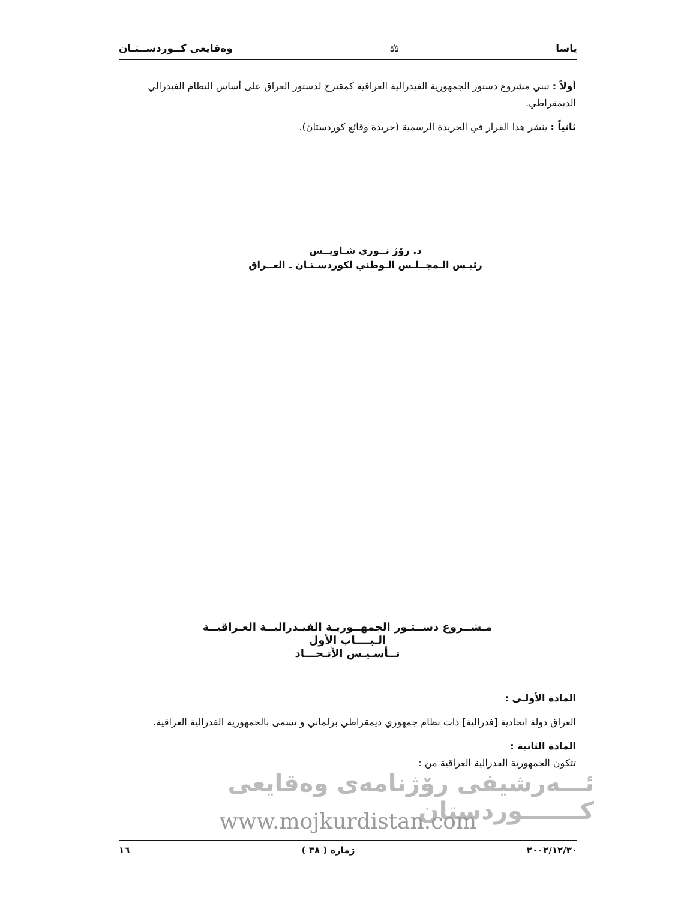ياسا ⚖ وەقايعى كــوردســتـان
أولاً : تبني مشروع دستور الجمهورية الفيدرالية العراقية كمقترح لدستور العراق على أساس النظام الفيدرالي الديمقراطي.
ثانياً : ينشر هذا القرار في الجريدة الرسمية (جريدة وقائع كوردستان).
د. رۆژ نــوري شـاويــس
رئيـس الـمجــلـس الـوطني لكوردسـتـان ـ العــراق
مـشــروع دســتـور الجمهــوريـة الفيـدراليــة العـراقيــة
الـبــــاب الأول
تــأسـيـس الأتـحـــاد
المادة الأولـى :
العراق دولة اتحادية [فدرالية] ذات نظام جمهوري ديمقراطي برلماني و تسمى بالجمهورية الفدرالية العراقية.
المادة الثانية :
تتكون الجمهورية الفدرالية العراقية من :
ئـــەرشيفی رۆژنامەی وەقايعی كـــــــوردستان
www.mojkurdistan.com
٢٠٠٢/١٢/٣٠ ژمارە ( ٣٨ ) ١٦